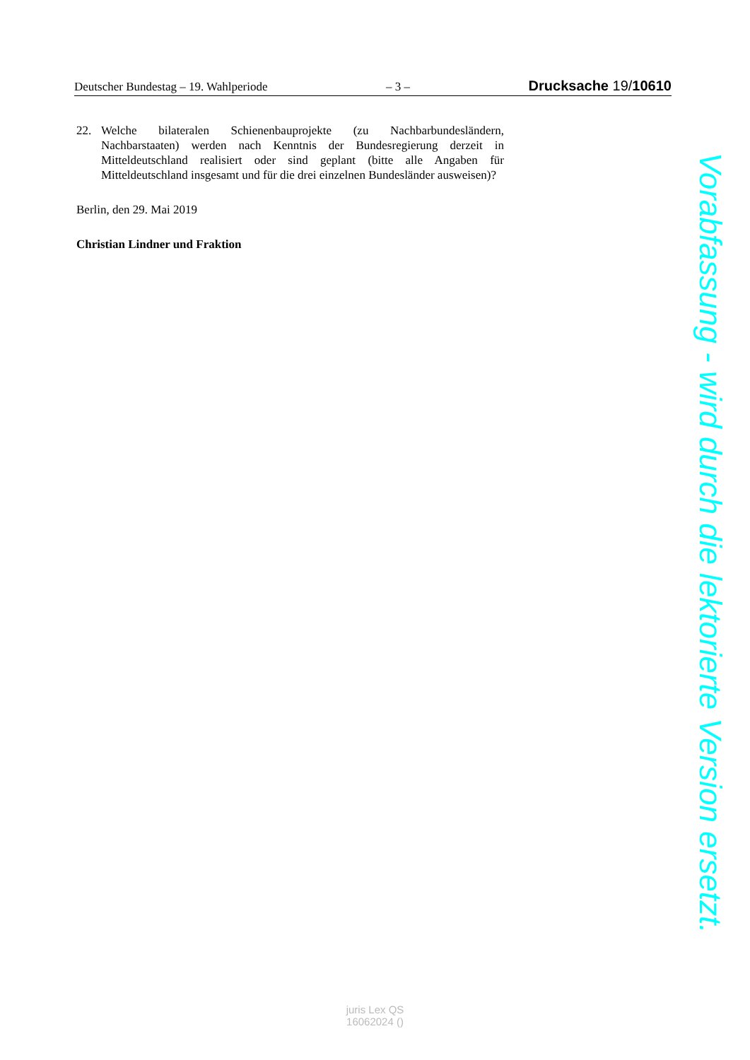Deutscher Bundestag – 19. Wahlperiode – 3 – Drucksache 19/10610
22. Welche bilateralen Schienenbauprojekte (zu Nachbarbundesländern, Nachbarstaaten) werden nach Kenntnis der Bundesregierung derzeit in Mitteldeutschland realisiert oder sind geplant (bitte alle Angaben für Mitteldeutschland insgesamt und für die drei einzelnen Bundesländer ausweisen)?
Berlin, den 29. Mai 2019
Christian Lindner und Fraktion
Vorabfassung - wird durch die lektorierte Version ersetzt.
juris Lex QS
16062024 ()